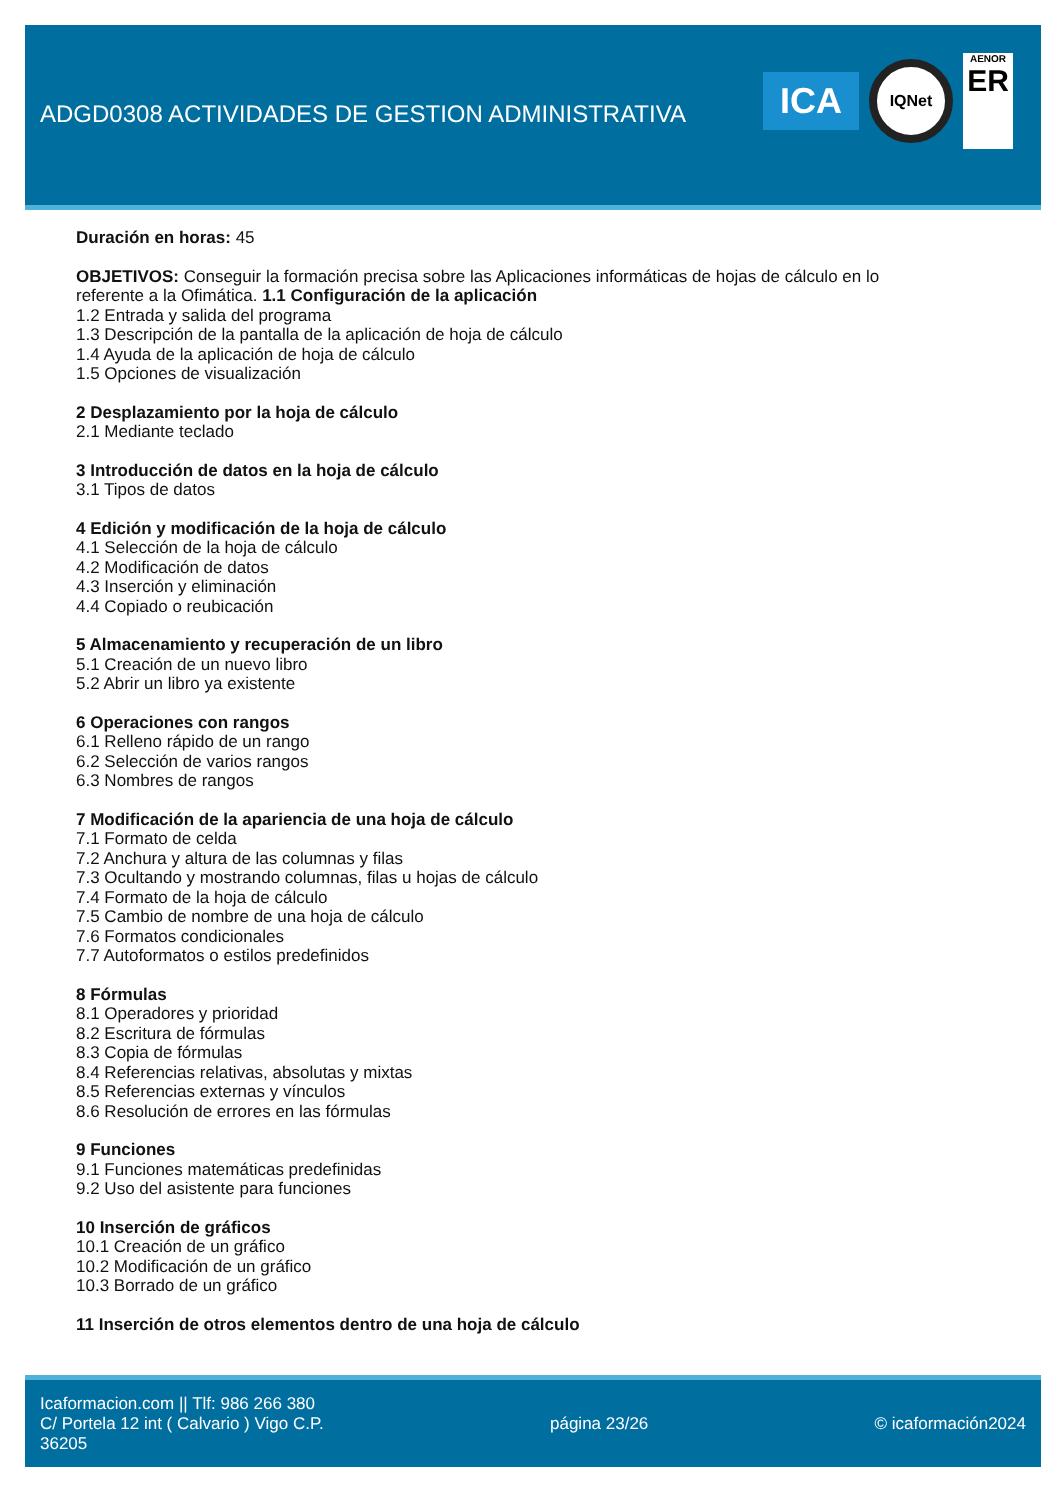ADGD0308 ACTIVIDADES DE GESTION ADMINISTRATIVA
ICA
IQNet
AENOR
ER
Duración en horas: 45
OBJETIVOS: Conseguir la formación precisa sobre las Aplicaciones informáticas de hojas de cálculo en lo
referente a la Ofimática. 1.1 Configuración de la aplicación
1.2 Entrada y salida del programa
1.3 Descripción de la pantalla de la aplicación de hoja de cálculo
1.4 Ayuda de la aplicación de hoja de cálculo
1.5 Opciones de visualización
2 Desplazamiento por la hoja de cálculo
2.1 Mediante teclado
3 Introducción de datos en la hoja de cálculo
3.1 Tipos de datos
4 Edición y modificación de la hoja de cálculo
4.1 Selección de la hoja de cálculo
4.2 Modificación de datos
4.3 Inserción y eliminación
4.4 Copiado o reubicación
5 Almacenamiento y recuperación de un libro
5.1 Creación de un nuevo libro
5.2 Abrir un libro ya existente
6 Operaciones con rangos
6.1 Relleno rápido de un rango
6.2 Selección de varios rangos
6.3 Nombres de rangos
7 Modificación de la apariencia de una hoja de cálculo
7.1 Formato de celda
7.2 Anchura y altura de las columnas y filas
7.3 Ocultando y mostrando columnas, filas u hojas de cálculo
7.4 Formato de la hoja de cálculo
7.5 Cambio de nombre de una hoja de cálculo
7.6 Formatos condicionales
7.7 Autoformatos o estilos predefinidos
8 Fórmulas
8.1 Operadores y prioridad
8.2 Escritura de fórmulas
8.3 Copia de fórmulas
8.4 Referencias relativas, absolutas y mixtas
8.5 Referencias externas y vínculos
8.6 Resolución de errores en las fórmulas
9 Funciones
9.1 Funciones matemáticas predefinidas
9.2 Uso del asistente para funciones
10 Inserción de gráficos
10.1 Creación de un gráfico
10.2 Modificación de un gráfico
10.3 Borrado de un gráfico
11 Inserción de otros elementos dentro de una hoja de cálculo
Icaformacion.com || Tlf: 986 266 380
C/ Portela 12 int ( Calvario ) Vigo C.P.
36205
página 23/26 © icaformación2024